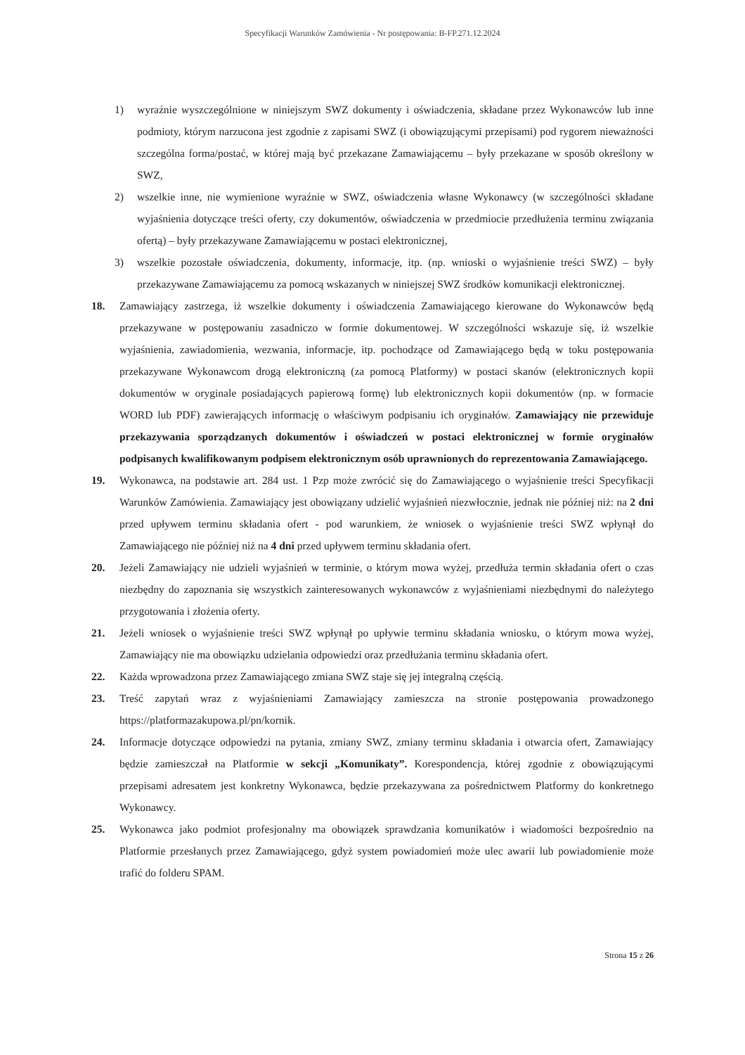Specyfikacji Warunków Zamówienia - Nr postępowania: B-FP.271.12.2024
1) wyraźnie wyszczególnione w niniejszym SWZ dokumenty i oświadczenia, składane przez Wykonawców lub inne podmioty, którym narzucona jest zgodnie z zapisami SWZ (i obowiązującymi przepisami) pod rygorem nieważności szczególna forma/postać, w której mają być przekazane Zamawiającemu – były przekazane w sposób określony w SWZ,
2) wszelkie inne, nie wymienione wyraźnie w SWZ, oświadczenia własne Wykonawcy (w szczególności składane wyjaśnienia dotyczące treści oferty, czy dokumentów, oświadczenia w przedmiocie przedłużenia terminu związania ofertą) – były przekazywane Zamawiającemu w postaci elektronicznej,
3) wszelkie pozostałe oświadczenia, dokumenty, informacje, itp. (np. wnioski o wyjaśnienie treści SWZ) – były przekazywane Zamawiającemu za pomocą wskazanych w niniejszej SWZ środków komunikacji elektronicznej.
18. Zamawiający zastrzega, iż wszelkie dokumenty i oświadczenia Zamawiającego kierowane do Wykonawców będą przekazywane w postępowaniu zasadniczo w formie dokumentowej. W szczególności wskazuje się, iż wszelkie wyjaśnienia, zawiadomienia, wezwania, informacje, itp. pochodzące od Zamawiającego będą w toku postępowania przekazywane Wykonawcom drogą elektroniczną (za pomocą Platformy) w postaci skanów (elektronicznych kopii dokumentów w oryginale posiadających papierową formę) lub elektronicznych kopii dokumentów (np. w formacie WORD lub PDF) zawierających informację o właściwym podpisaniu ich oryginałów. Zamawiający nie przewiduje przekazywania sporządzanych dokumentów i oświadczeń w postaci elektronicznej w formie oryginałów podpisanych kwalifikowanym podpisem elektronicznym osób uprawnionych do reprezentowania Zamawiającego.
19. Wykonawca, na podstawie art. 284 ust. 1 Pzp może zwrócić się do Zamawiającego o wyjaśnienie treści Specyfikacji Warunków Zamówienia. Zamawiający jest obowiązany udzielić wyjaśnień niezwłocznie, jednak nie później niż: na 2 dni przed upływem terminu składania ofert - pod warunkiem, że wniosek o wyjaśnienie treści SWZ wpłynął do Zamawiającego nie później niż na 4 dni przed upływem terminu składania ofert.
20. Jeżeli Zamawiający nie udzieli wyjaśnień w terminie, o którym mowa wyżej, przedłuża termin składania ofert o czas niezbędny do zapoznania się wszystkich zainteresowanych wykonawców z wyjaśnieniami niezbędnymi do należytego przygotowania i złożenia oferty.
21. Jeżeli wniosek o wyjaśnienie treści SWZ wpłynął po upływie terminu składania wniosku, o którym mowa wyżej, Zamawiający nie ma obowiązku udzielania odpowiedzi oraz przedłużania terminu składania ofert.
22. Każda wprowadzona przez Zamawiającego zmiana SWZ staje się jej integralną częścią.
23. Treść zapytań wraz z wyjaśnieniami Zamawiający zamieszcza na stronie postępowania prowadzonego https://platformazakupowa.pl/pn/kornik.
24. Informacje dotyczące odpowiedzi na pytania, zmiany SWZ, zmiany terminu składania i otwarcia ofert, Zamawiający będzie zamieszczał na Platformie w sekcji „Komunikaty”. Korespondencja, której zgodnie z obowiązującymi przepisami adresatem jest konkretny Wykonawca, będzie przekazywana za pośrednictwem Platformy do konkretnego Wykonawcy.
25. Wykonawca jako podmiot profesjonalny ma obowiązek sprawdzania komunikatów i wiadomości bezpośrednio na Platformie przesłanych przez Zamawiającego, gdyż system powiadomień może ulec awarii lub powiadomienie może trafić do folderu SPAM.
Strona 15 z 26